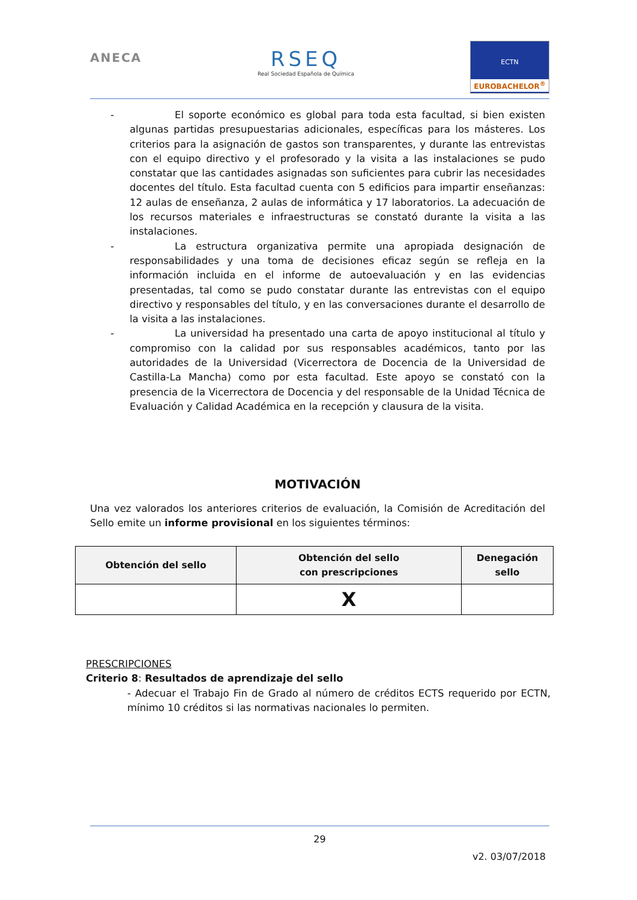ANECA
RSEQ
Real Sociedad Española de Química
ECTN
EUROBACHELOR<sup>®</sup>
- El soporte económico es global para toda esta facultad, si bien existen algunas partidas presupuestarias adicionales, específicas para los másteres. Los criterios para la asignación de gastos son transparentes, y durante las entrevistas con el equipo directivo y el profesorado y la visita a las instalaciones se pudo constatar que las cantidades asignadas son suficientes para cubrir las necesidades docentes del título. Esta facultad cuenta con 5 edificios para impartir enseñanzas: 12 aulas de enseñanza, 2 aulas de informática y 17 laboratorios. La adecuación de los recursos materiales e infraestructuras se constató durante la visita a las instalaciones.
- La estructura organizativa permite una apropiada designación de responsabilidades y una toma de decisiones eficaz según se refleja en la información incluida en el informe de autoevaluación y en las evidencias presentadas, tal como se pudo constatar durante las entrevistas con el equipo directivo y responsables del título, y en las conversaciones durante el desarrollo de la visita a las instalaciones.
- La universidad ha presentado una carta de apoyo institucional al título y compromiso con la calidad por sus responsables académicos, tanto por las autoridades de la Universidad (Vicerrectora de Docencia de la Universidad de Castilla-La Mancha) como por esta facultad. Este apoyo se constató con la presencia de la Vicerrectora de Docencia y del responsable de la Unidad Técnica de Evaluación y Calidad Académica en la recepción y clausura de la visita.
MOTIVACIÓN
Una vez valorados los anteriores criterios de evaluación, la Comisión de Acreditación del Sello emite un informe provisional en los siguientes términos:
| Obtención del sello | Obtención del sello con prescripciones | Denegación sello |
| --- | --- | --- |
| | X | |
PRESCRIPCIONES
Criterio 8: Resultados de aprendizaje del sello
- Adecuar el Trabajo Fin de Grado al número de créditos ECTS requerido por ECTN, mínimo 10 créditos si las normativas nacionales lo permiten.
29
v2. 03/07/2018